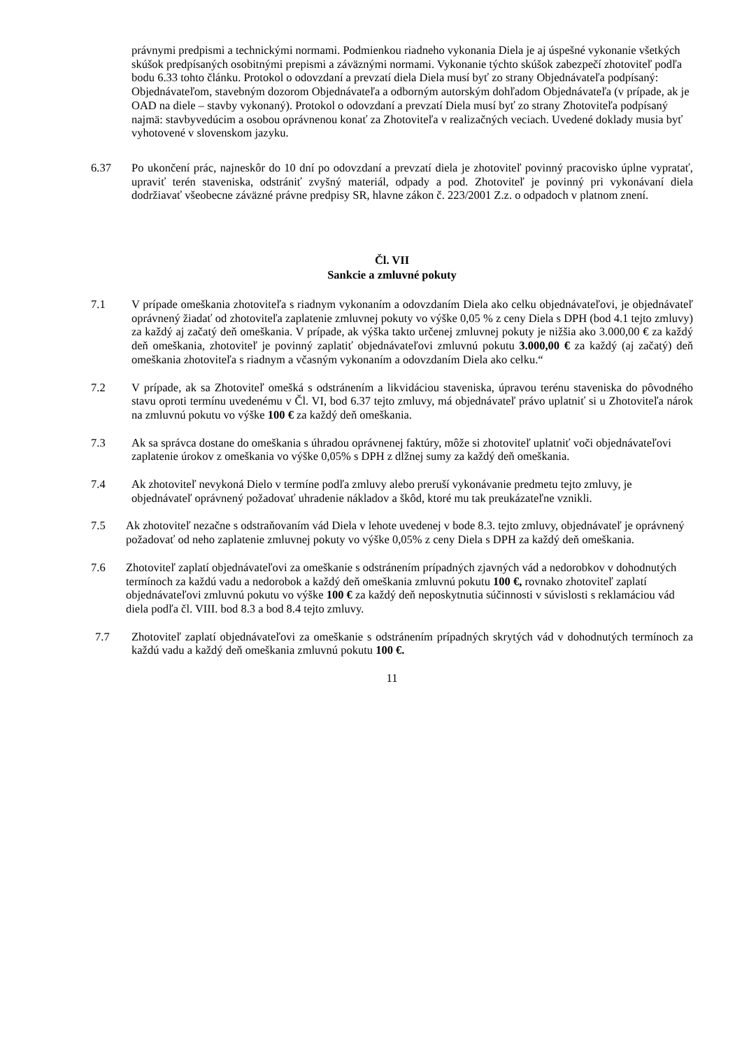právnymi predpismi a technickými normami. Podmienkou riadneho vykonania Diela je aj úspešné vykonanie všetkých skúšok predpísaných osobitnými prepismi a záväznými normami. Vykonanie týchto skúšok zabezpečí zhotoviteľ podľa bodu 6.33 tohto článku. Protokol o odovzdaní a prevzatí diela Diela musí byť zo strany Objednávateľa podpísaný: Objednávateľom, stavebným dozorom Objednávateľa a odborným autorským dohľadom Objednávateľa (v prípade, ak je OAD na diele – stavby vykonaný). Protokol o odovzdaní a prevzatí Diela musí byť zo strany Zhotoviteľa podpísaný najmä: stavbyvedúcim a osobou oprávnenou konať za Zhotoviteľa v realizačných veciach. Uvedené doklady musia byť vyhotovené v slovenskom jazyku.
6.37 Po ukončení prác, najneskôr do 10 dní po odovzdaní a prevzatí diela je zhotoviteľ povinný pracovisko úplne vypratať, upraviť terén staveniska, odstrániť zvyšný materiál, odpady a pod. Zhotoviteľ je povinný pri vykonávaní diela dodržiavať všeobecne záväzné právne predpisy SR, hlavne zákon č. 223/2001 Z.z. o odpadoch v platnom znení.
Čl. VII
Sankcie a zmluvné pokuty
7.1 V prípade omeškania zhotoviteľa s riadnym vykonaním a odovzdaním Diela ako celku objednávateľovi, je objednávateľ oprávnený žiadať od zhotoviteľa zaplatenie zmluvnej pokuty vo výške 0,05 % z ceny Diela s DPH (bod 4.1 tejto zmluvy) za každý aj začatý deň omeškania. V prípade, ak výška takto určenej zmluvnej pokuty je nižšia ako 3.000,00 € za každý deň omeškania, zhotoviteľ je povinný zaplatiť objednávateľovi zmluvnú pokutu 3.000,00 € za každý (aj začatý) deň omeškania zhotoviteľa s riadnym a včasným vykonaním a odovzdaním Diela ako celku.“
7.2 V prípade, ak sa Zhotoviteľ omešká s odstránením a likvidáciou staveniska, úpravou terénu staveniska do pôvodného stavu oproti termínu uvedenému v Čl. VI, bod 6.37 tejto zmluvy, má objednávateľ právo uplatniť si u Zhotoviteľa nárok na zmluvnú pokutu vo výške 100 € za každý deň omeškania.
7.3 Ak sa správca dostane do omeškania s úhradou oprávnenej faktúry, môže si zhotoviteľ uplatniť voči objednávateľovi zaplatenie úrokov z omeškania vo výške 0,05% s DPH z dlžnej sumy za každý deň omeškania.
7.4 Ak zhotoviteľ nevykoná Dielo v termíne podľa zmluvy alebo preruší vykonávanie predmetu tejto zmluvy, je objednávateľ oprávnený požadovať uhradenie nákladov a škôd, ktoré mu tak preukázateľne vznikli.
7.5 Ak zhotoviteľ nezačne s odstraňovaním vád Diela v lehote uvedenej v bode 8.3. tejto zmluvy, objednávateľ je oprávnený požadovať od neho zaplatenie zmluvnej pokuty vo výške 0,05% z ceny Diela s DPH za každý deň omeškania.
7.6 Zhotoviteľ zaplatí objednávateľovi za omeškanie s odstránením prípadných zjavných vád a nedorobkov v dohodnutých termínoch za každú vadu a nedorobok a každý deň omeškania zmluvnú pokutu 100 €, rovnako zhotoviteľ zaplatí objednávateľovi zmluvnú pokutu vo výške 100 € za každý deň neposkytnutia súčinnosti v súvislosti s reklamáciou vád diela podľa čl. VIII. bod 8.3 a bod 8.4 tejto zmluvy.
7.7 Zhotoviteľ zaplatí objednávateľovi za omeškanie s odstránením prípadných skrytých vád v dohodnutých termínoch za každú vadu a každý deň omeškania zmluvnú pokutu 100 €.
11